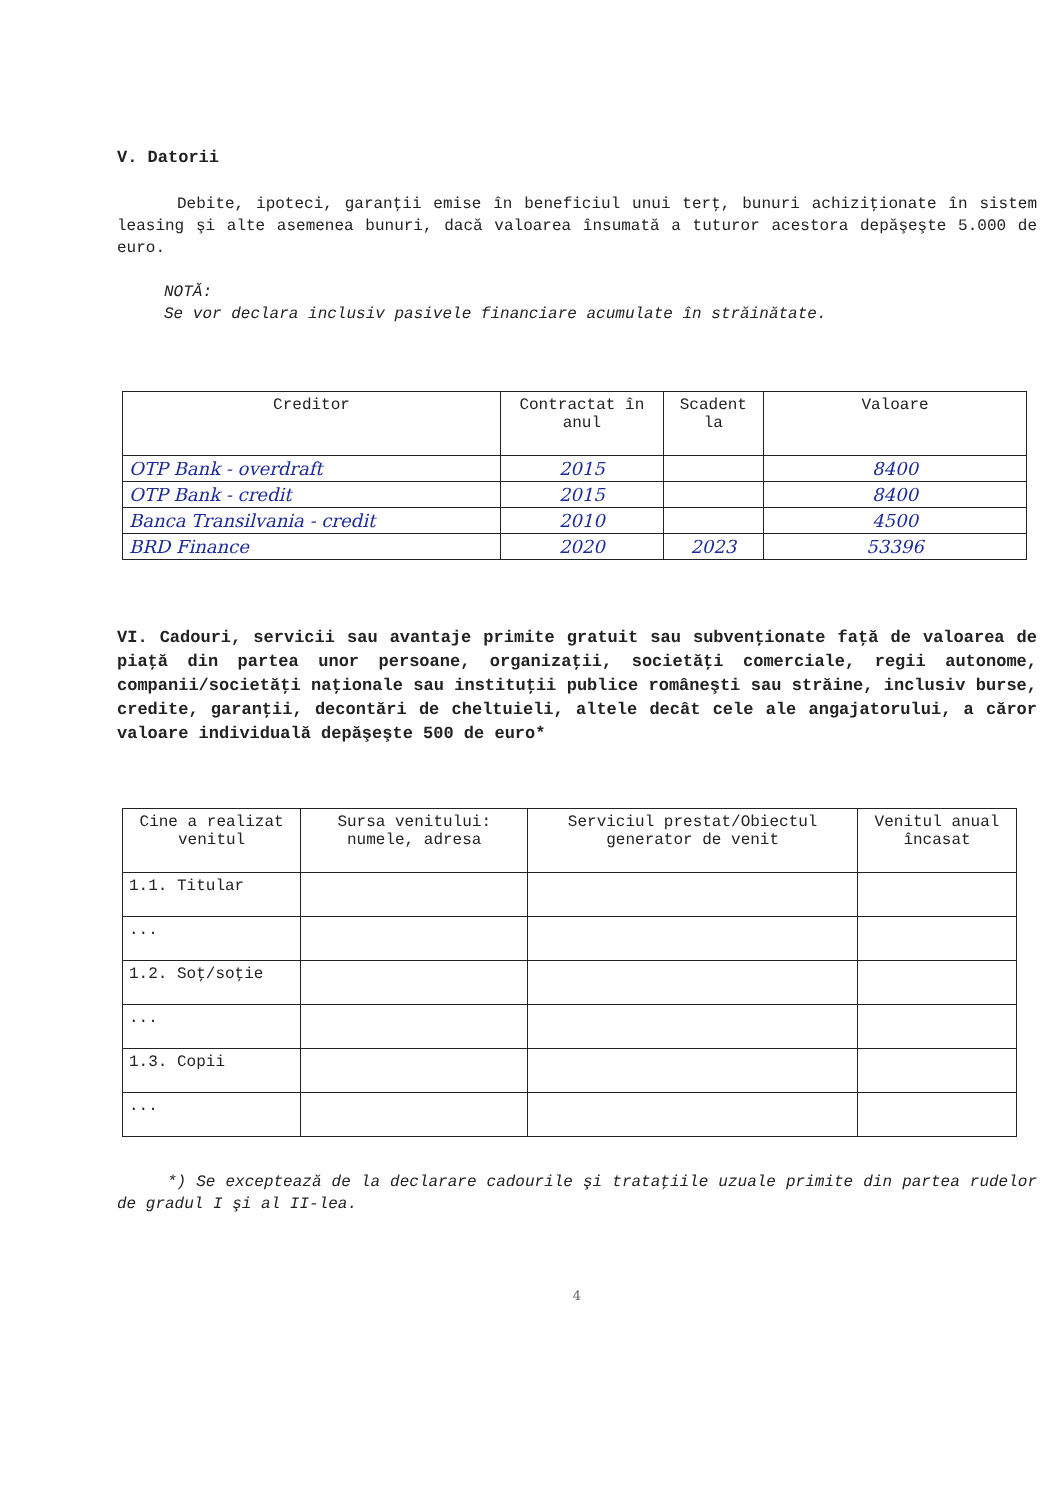V. Datorii
Debite, ipoteci, garanţii emise în beneficiul unui terţ, bunuri achiziţionate în sistem leasing şi alte asemenea bunuri, dacă valoarea însumată a tuturor acestora depăşeşte 5.000 de euro.
NOTĂ:
Se vor declara inclusiv pasivele financiare acumulate în străinătate.
| Creditor | Contractat în anul | Scadent la | Valoare |
| --- | --- | --- | --- |
| OTP Bank - overdraft | 2015 | | 8400 |
| OTP Bank - credit | 2015 | | 8400 |
| Banca Transilvania - credit | 2010 | | 4500 |
| BRD Finance | 2020 | 2023 | 53396 |
VI. Cadouri, servicii sau avantaje primite gratuit sau subvenţionate faţă de valoarea de piaţă din partea unor persoane, organizaţii, societăţi comerciale, regii autonome, companii/societăţi naţionale sau instituţii publice româneşti sau străine, inclusiv burse, credite, garanţii, decontări de cheltuieli, altele decât cele ale angajatorului, a căror valoare individuală depăşeşte 500 de euro*
| Cine a realizat venitul | Sursa venitului: numele, adresa | Serviciul prestat/Obiectul generator de venit | Venitul anual încasat |
| --- | --- | --- | --- |
| 1.1. Titular | | | |
| ... | | | |
| 1.2. Soţ/soţie | | | |
| ... | | | |
| 1.3. Copii | | | |
| ... | | | |
*) Se exceptează de la declarare cadourile şi trataţiile uzuale primite din partea rudelor de gradul I şi al II-lea.
4